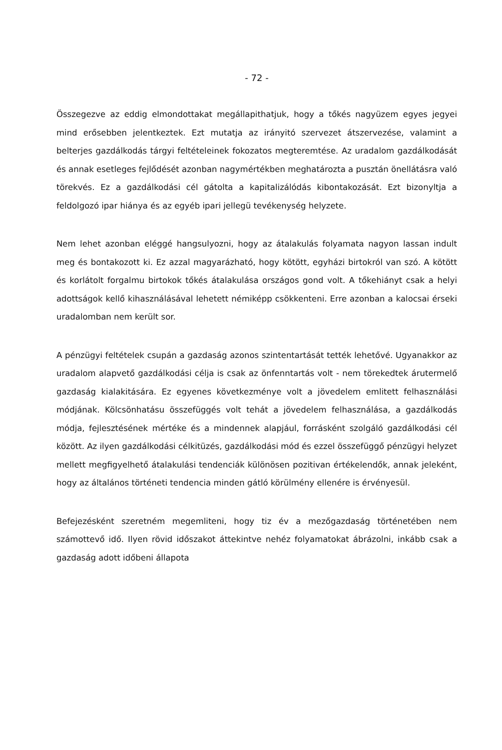- 72 -
Összegezve az eddig elmondottakat megállapithatjuk, hogy a tőkés nagyüzem egyes jegyei mind erősebben jelentkeztek. Ezt mutatja az irányitó szervezet átszervezése, valamint a belterjes gazdálkodás tárgyi feltételeinek fokozatos megteremtése. Az uradalom gazdálkodását és annak esetleges fejlődését azonban nagymértékben meghatározta a pusztán önellátásra való törekvés. Ez a gazdálkodási cél gátolta a kapitalizálódás kibontakozását. Ezt bizonyltja a feldolgozó ipar hiánya és az egyéb ipari jellegü tevékenység helyzete.
Nem lehet azonban eléggé hangsulyozni, hogy az átalakulás folyamata nagyon lassan indult meg és bontakozott ki. Ez azzal magyarázható, hogy kötött, egyházi birtokról van szó. A kötött és korlátolt forgalmu birtokok tőkés átalakulása országos gond volt. A tőkehiányt csak a helyi adottságok kellő kihasználásával lehetett némiképp csökkenteni. Erre azonban a kalocsai érseki uradalomban nem került sor.
A pénzügyi feltételek csupán a gazdaság azonos szintentartását tették lehetővé. Ugyanakkor az uradalom alapvető gazdálkodási célja is csak az önfenntartás volt - nem törekedtek árutermelő gazdaság kialakitására. Ez egyenes következménye volt a jövedelem emlitett felhasználási módjának. Kölcsönhatásu összefüggés volt tehát a jövedelem felhasználása, a gazdálkodás módja, fejlesztésének mértéke és a mindennek alapjául, forrásként szolgáló gazdálkodási cél között. Az ilyen gazdálkodási célkitüzés, gazdálkodási mód és ezzel összefüggő pénzügyi helyzet mellett megfigyelhető átalakulási tendenciák különösen pozitivan értékelendők, annak jeleként, hogy az általános történeti tendencia minden gátló körülmény ellenére is érvényesül.
Befejezésként szeretném megemliteni, hogy tiz év a mezőgazdaság történetében nem számottevő idő. Ilyen rövid időszakot áttekintve nehéz folyamatokat ábrázolni, inkább csak a gazdaság adott időbeni állapota